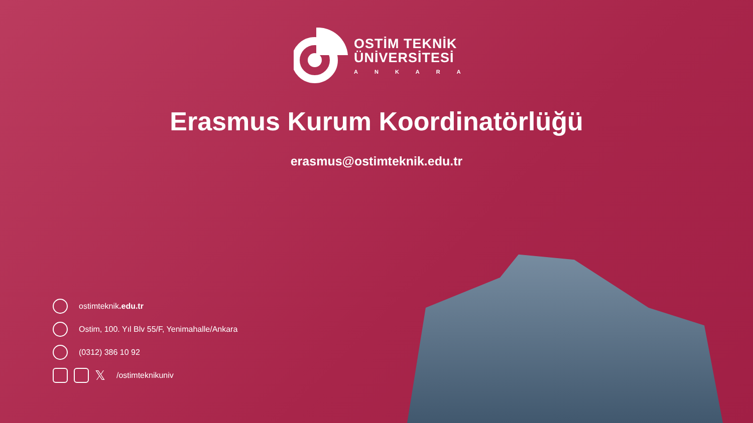OSTİM TEKNİK
ÜNİVERSİTESİ
ANKARA
Erasmus Kurum Koordinatörlüğü
erasmus@ostimteknik.edu.tr
ostimteknik.edu.tr
Ostim, 100. Yıl Blv 55/F, Yenimahalle/Ankara
(0312) 386 10 92
𝕏 /ostimteknikuniv